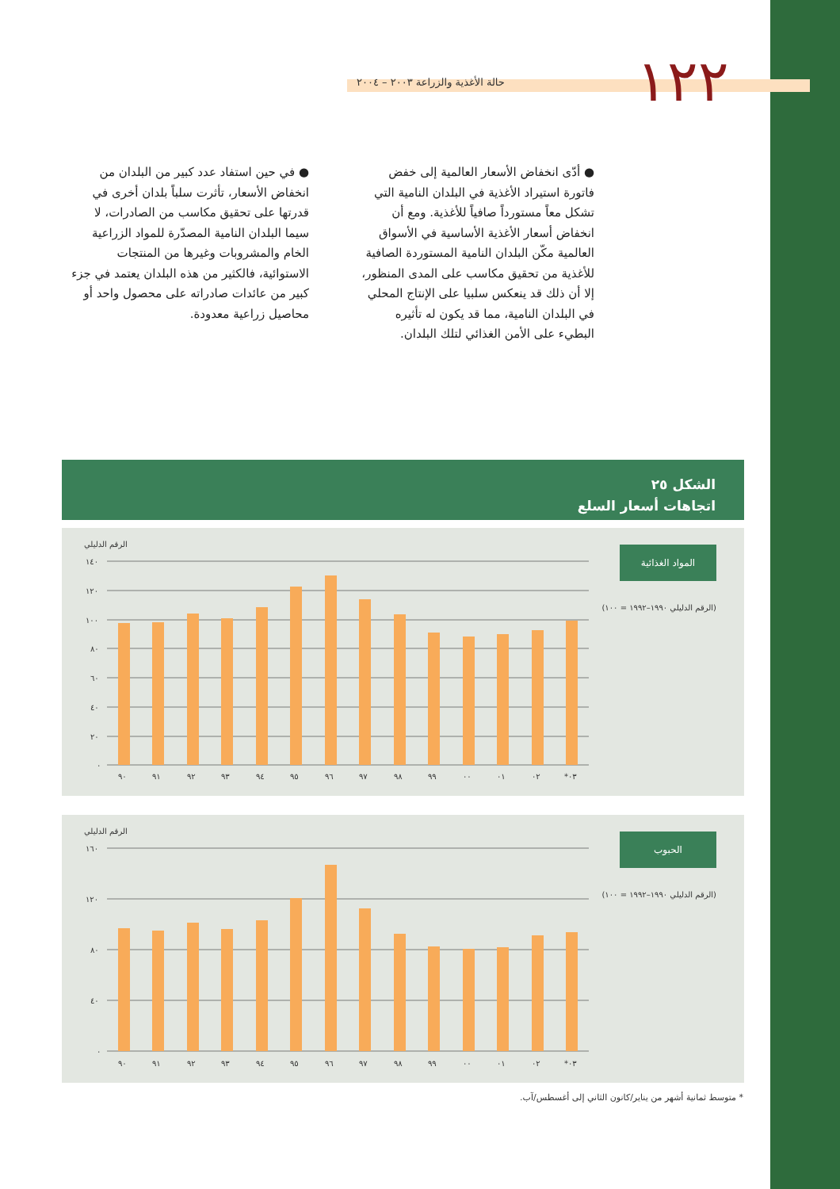١٢٢
حالة الأغذية والزراعة ٢٠٠٣ – ٢٠٠٤
● أدّى انخفاض الأسعار العالمية إلى خفض فاتورة استيراد الأغذية في البلدان النامية التي تشكل معاً مستورداً صافياً للأغذية. ومع أن انخفاض أسعار الأغذية الأساسية في الأسواق العالمية مكّن البلدان النامية المستوردة الصافية للأغذية من تحقيق مكاسب على المدى المنظور، إلا أن ذلك قد ينعكس سلبيا على الإنتاج المحلي في البلدان النامية، مما قد يكون له تأثيره البطيء على الأمن الغذائي لتلك البلدان.
● في حين استفاد عدد كبير من البلدان من انخفاض الأسعار، تأثرت سلباً بلدان أخرى في قدرتها على تحقيق مكاسب من الصادرات، لا سيما البلدان النامية المصدّرة للمواد الزراعية الخام والمشروبات وغيرها من المنتجات الاستوائية، فالكثير من هذه البلدان يعتمد في جزء كبير من عائدات صادراته على محصول واحد أو محاصيل زراعية معدودة.
الشكل ٢٥
اتجاهات أسعار السلع
المواد الغذائية
(الرقم الدليلي ١٩٩٠–١٩٩٢ = ١٠٠)
الرقم الدليلي
١٤٠
١٢٠
١٠٠
٨٠
٦٠
٤٠
٢٠
٠
٩٠
٩١
٩٢
٩٣
٩٤
٩٥
٩٦
٩٧
٩٨
٩٩
٠٠
٠١
٠٢
*٠٣
الحبوب
(الرقم الدليلي ١٩٩٠–١٩٩٢ = ١٠٠)
الرقم الدليلي
١٦٠
١٢٠
٨٠
٤٠
٠
٩٠
٩١
٩٢
٩٣
٩٤
٩٥
٩٦
٩٧
٩٨
٩٩
٠٠
٠١
٠٢
*٠٣
* متوسط ثمانية أشهر من يناير/كانون الثاني إلى أغسطس/آب.